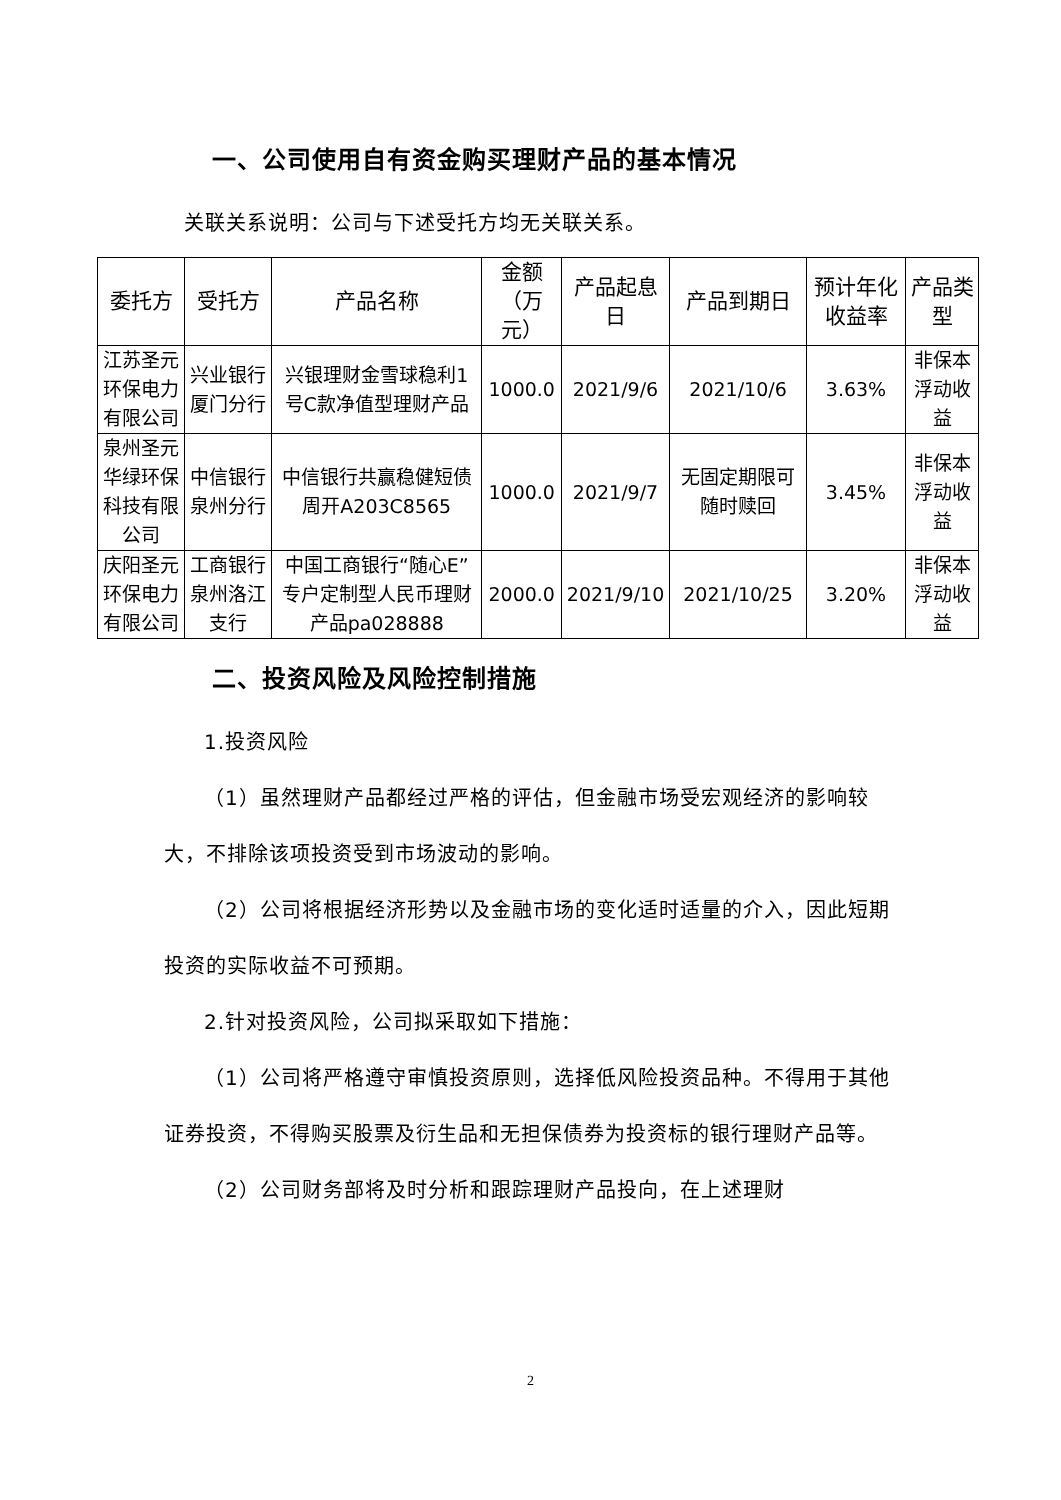一、公司使用自有资金购买理财产品的基本情况
关联关系说明：公司与下述受托方均无关联关系。
| 委托方 | 受托方 | 产品名称 | 金额 （万元） | 产品起息日 | 产品到期日 | 预计年化收益率 | 产品类型 |
| --- | --- | --- | --- | --- | --- | --- | --- |
| 江苏圣元环保电力有限公司 | 兴业银行厦门分行 | 兴银理财金雪球稳利1号C款净值型理财产品 | 1000.0 | 2021/9/6 | 2021/10/6 | 3.63% | 非保本浮动收益 |
| 泉州圣元华绿环保科技有限公司 | 中信银行泉州分行 | 中信银行共赢稳健短债周开A203C8565 | 1000.0 | 2021/9/7 | 无固定期限可随时赎回 | 3.45% | 非保本浮动收益 |
| 庆阳圣元环保电力有限公司 | 工商银行泉州洛江支行 | 中国工商银行“随心E”专户定制型人民币理财产品pa028888 | 2000.0 | 2021/9/10 | 2021/10/25 | 3.20% | 非保本浮动收益 |
二、投资风险及风险控制措施
1.投资风险
（1）虽然理财产品都经过严格的评估，但金融市场受宏观经济的影响较大，不排除该项投资受到市场波动的影响。
（2）公司将根据经济形势以及金融市场的变化适时适量的介入，因此短期投资的实际收益不可预期。
2.针对投资风险，公司拟采取如下措施：
（1）公司将严格遵守审慎投资原则，选择低风险投资品种。不得用于其他证券投资，不得购买股票及衍生品和无担保债券为投资标的银行理财产品等。
（2）公司财务部将及时分析和跟踪理财产品投向，在上述理财
2